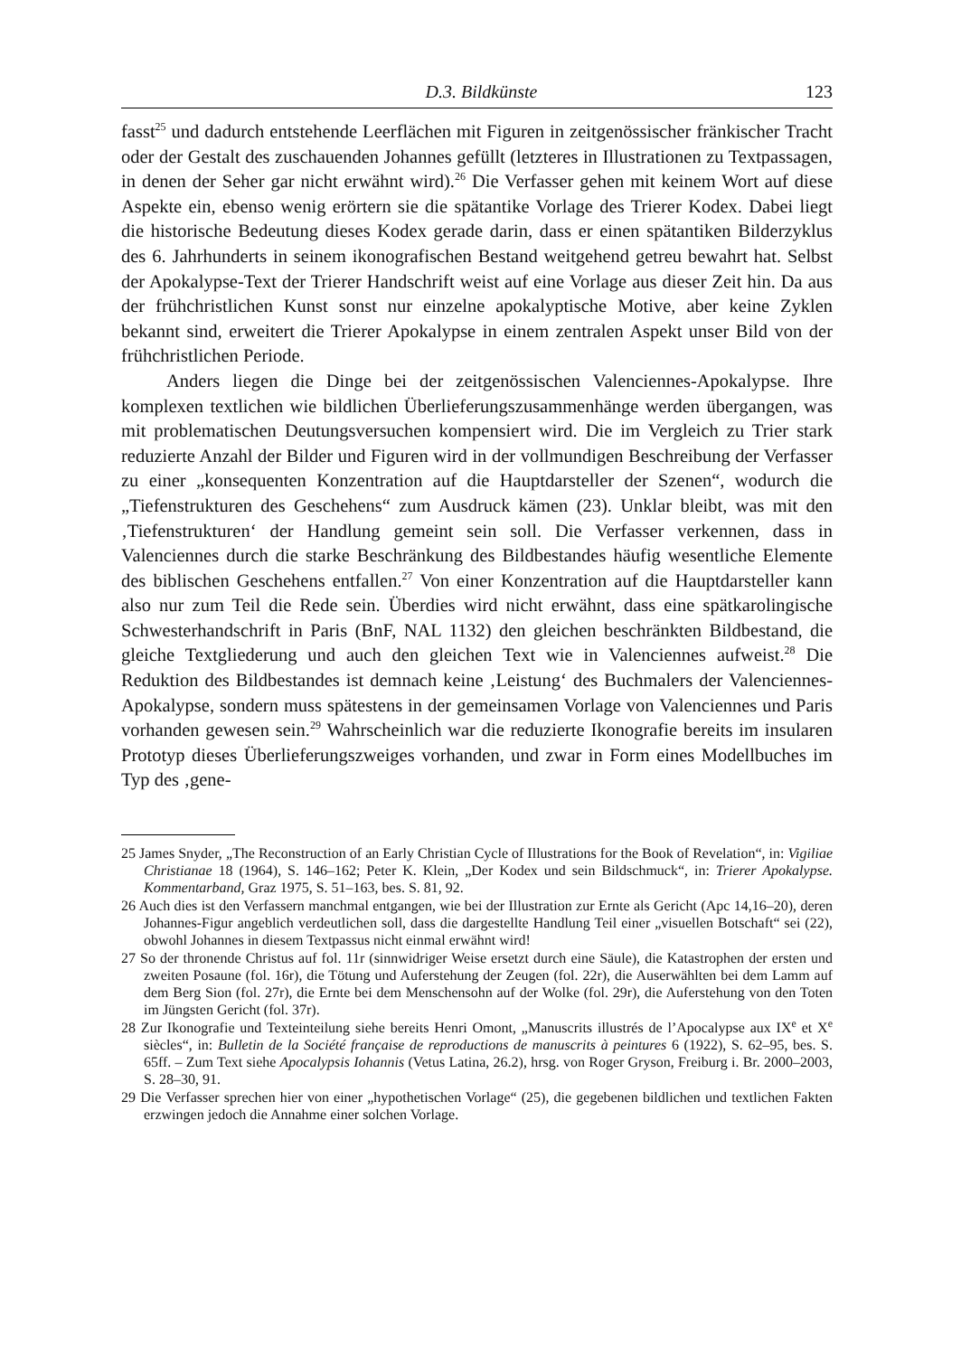D.3. Bildkünste 123
fasst<sup>25</sup> und dadurch entstehende Leerflächen mit Figuren in zeitgenössischer fränkischer Tracht oder der Gestalt des zuschauenden Johannes gefüllt (letzteres in Illustrationen zu Textpassagen, in denen der Seher gar nicht erwähnt wird).<sup>26</sup> Die Verfasser gehen mit keinem Wort auf diese Aspekte ein, ebenso wenig erörtern sie die spätantike Vorlage des Trierer Kodex. Dabei liegt die historische Bedeutung dieses Kodex gerade darin, dass er einen spätantiken Bilderzyklus des 6. Jahrhunderts in seinem ikonografischen Bestand weitgehend getreu bewahrt hat. Selbst der Apokalypse-Text der Trierer Handschrift weist auf eine Vorlage aus dieser Zeit hin. Da aus der frühchristlichen Kunst sonst nur einzelne apokalyptische Motive, aber keine Zyklen bekannt sind, erweitert die Trierer Apokalypse in einem zentralen Aspekt unser Bild von der frühchristlichen Periode.
Anders liegen die Dinge bei der zeitgenössischen Valenciennes-Apokalypse. Ihre komplexen textlichen wie bildlichen Überlieferungszusammenhänge werden übergangen, was mit problematischen Deutungsversuchen kompensiert wird. Die im Vergleich zu Trier stark reduzierte Anzahl der Bilder und Figuren wird in der vollmundigen Beschreibung der Verfasser zu einer „konsequenten Konzentration auf die Hauptdarsteller der Szenen“, wodurch die „Tiefenstrukturen des Geschehens“ zum Ausdruck kämen (23). Unklar bleibt, was mit den ‚Tiefenstrukturen‘ der Handlung gemeint sein soll. Die Verfasser verkennen, dass in Valenciennes durch die starke Beschränkung des Bildbestandes häufig wesentliche Elemente des biblischen Geschehens entfallen.<sup>27</sup> Von einer Konzentration auf die Hauptdarsteller kann also nur zum Teil die Rede sein. Überdies wird nicht erwähnt, dass eine spätkarolingische Schwesterhandschrift in Paris (BnF, NAL 1132) den gleichen beschränkten Bildbestand, die gleiche Textgliederung und auch den gleichen Text wie in Valenciennes aufweist.<sup>28</sup> Die Reduktion des Bildbestandes ist demnach keine ‚Leistung‘ des Buchmalers der Valenciennes-Apokalypse, sondern muss spätestens in der gemeinsamen Vorlage von Valenciennes und Paris vorhanden gewesen sein.<sup>29</sup> Wahrscheinlich war die reduzierte Ikonografie bereits im insularen Prototyp dieses Überlieferungszweiges vorhanden, und zwar in Form eines Modellbuches im Typ des ‚gene-
25 James Snyder, „The Reconstruction of an Early Christian Cycle of Illustrations for the Book of Revelation“, in: Vigiliae Christianae 18 (1964), S. 146–162; Peter K. Klein, „Der Kodex und sein Bildschmuck“, in: Trierer Apokalypse. Kommentarband, Graz 1975, S. 51–163, bes. S. 81, 92.
26 Auch dies ist den Verfassern manchmal entgangen, wie bei der Illustration zur Ernte als Gericht (Apc 14,16–20), deren Johannes-Figur angeblich verdeutlichen soll, dass die dargestellte Handlung Teil einer „visuellen Botschaft“ sei (22), obwohl Johannes in diesem Textpassus nicht einmal erwähnt wird!
27 So der thronende Christus auf fol. 11r (sinnwidriger Weise ersetzt durch eine Säule), die Katastrophen der ersten und zweiten Posaune (fol. 16r), die Tötung und Auferstehung der Zeugen (fol. 22r), die Auserwählten bei dem Lamm auf dem Berg Sion (fol. 27r), die Ernte bei dem Menschensohn auf der Wolke (fol. 29r), die Auferstehung von den Toten im Jüngsten Gericht (fol. 37r).
28 Zur Ikonografie und Texteinteilung siehe bereits Henri Omont, „Manuscrits illustrés de l’Apocalypse aux IX<sup>e</sup> et X<sup>e</sup> siècles“, in: Bulletin de la Société française de reproductions de manuscrits à peintures 6 (1922), S. 62–95, bes. S. 65ff. – Zum Text siehe Apocalypsis Iohannis (Vetus Latina, 26.2), hrsg. von Roger Gryson, Freiburg i. Br. 2000–2003, S. 28–30, 91.
29 Die Verfasser sprechen hier von einer „hypothetischen Vorlage“ (25), die gegebenen bildlichen und textlichen Fakten erzwingen jedoch die Annahme einer solchen Vorlage.